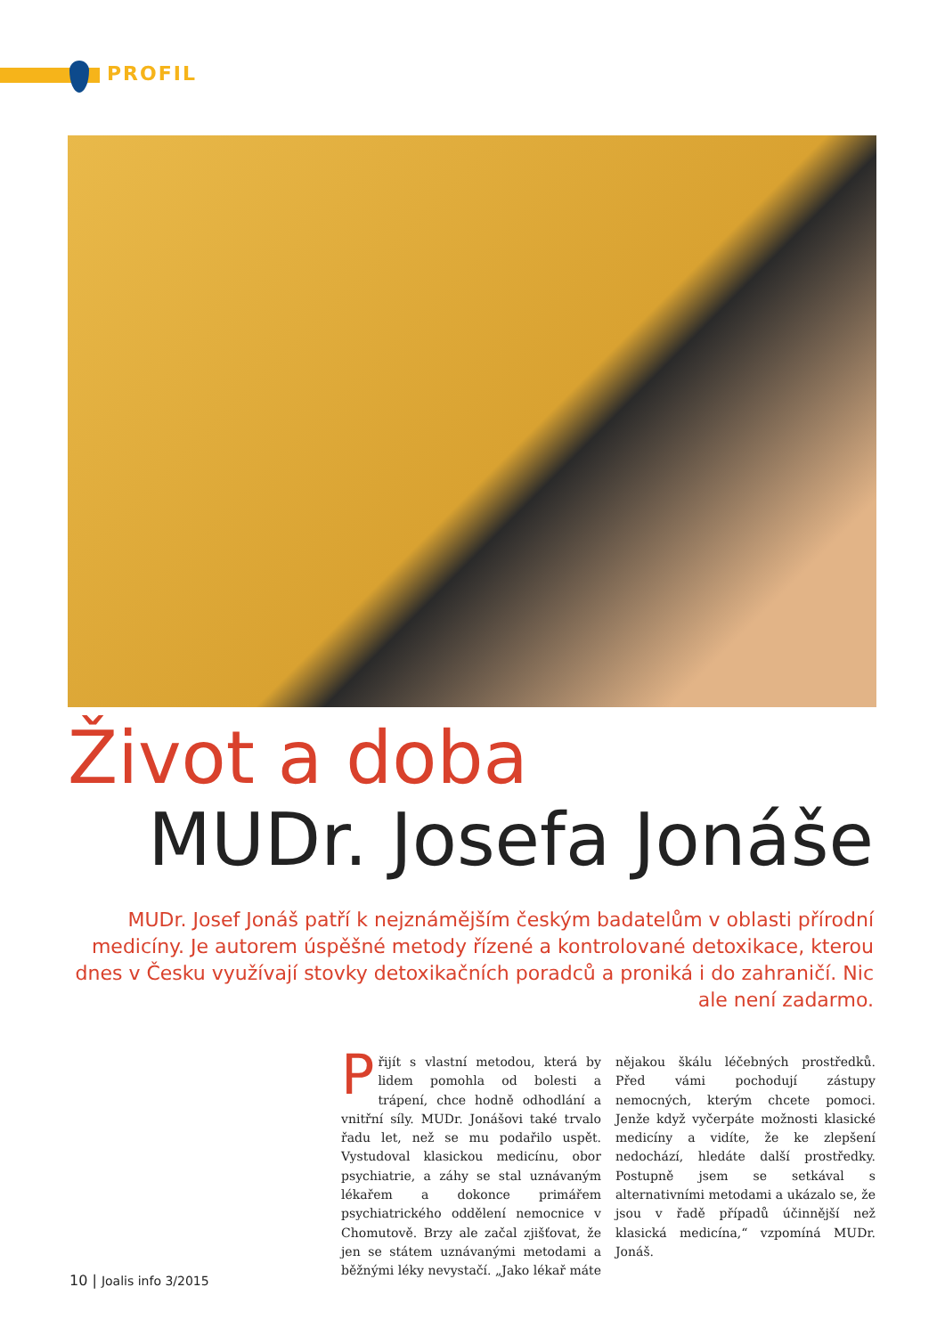PROFIL
Život a doba
MUDr. Josefa Jonáše
MUDr. Josef Jonáš patří k nejznámějším českým badatelům v oblasti přírodní medicíny. Je autorem úspěšné metody řízené a kontrolované detoxikace, kterou dnes v Česku využívají stovky detoxikačních poradců a proniká i do zahraničí. Nic ale není zadarmo.
Přijít s vlastní metodou, která by lidem pomohla od bolesti a trápení, chce hodně odhodlání a vnitřní síly. MUDr. Jonášovi také trvalo řadu let, než se mu podařilo uspět. Vystudoval klasickou medicínu, obor psychiatrie, a záhy se stal uznávaným lékařem a dokonce primářem psychiatrického oddělení nemocnice v Chomutově. Brzy ale začal zjišťovat, že jen se státem uznávanými metodami a běžnými léky nevystačí. „Jako lékař máte nějakou škálu léčebných prostředků. Před vámi pochodují zástupy nemocných, kterým chcete pomoci. Jenže když vyčerpáte možnosti klasické medicíny a vidíte, že ke zlepšení nedochází, hledáte další prostředky. Postupně jsem se setkával s alternativními metodami a ukázalo se, že jsou v řadě případů účinnější než klasická medicína,“ vzpomíná MUDr. Jonáš.
10 | Joalis info 3/2015